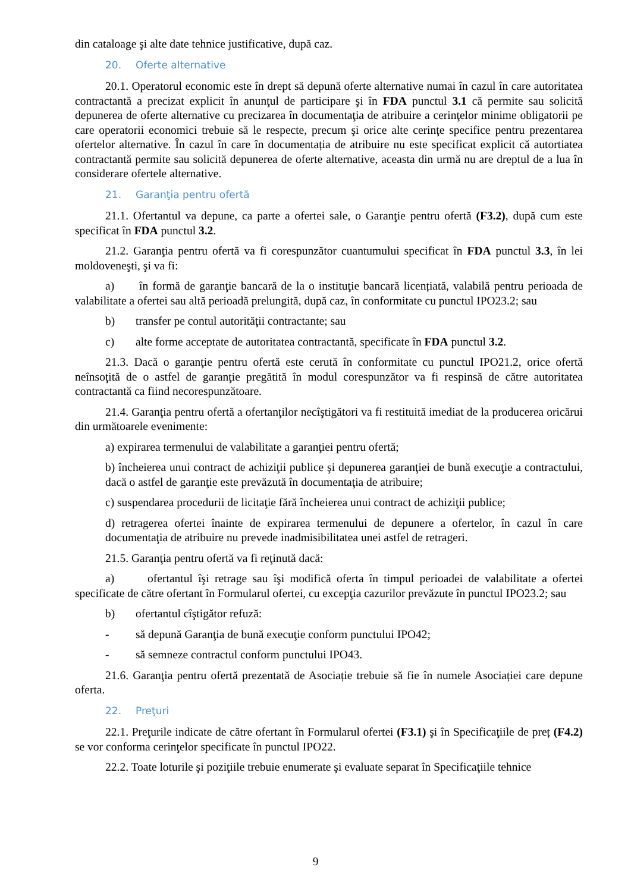din cataloage şi alte date tehnice justificative, după caz.
20. Oferte alternative
20.1. Operatorul economic este în drept să depună oferte alternative numai în cazul în care autoritatea contractantă a precizat explicit în anunţul de participare şi în FDA punctul 3.1 că permite sau solicită depunerea de oferte alternative cu precizarea în documentaţia de atribuire a cerinţelor minime obligatorii pe care operatorii economici trebuie să le respecte, precum şi orice alte cerinţe specifice pentru prezentarea ofertelor alternative. În cazul în care în documentația de atribuire nu este specificat explicit că autortiatea contractantă permite sau solicită depunerea de oferte alternative, aceasta din urmă nu are dreptul de a lua în considerare ofertele alternative.
21. Garanţia pentru ofertă
21.1. Ofertantul va depune, ca parte a ofertei sale, o Garanţie pentru ofertă (F3.2), după cum este specificat în FDA punctul 3.2.
21.2. Garanţia pentru ofertă va fi corespunzător cuantumului specificat în FDA punctul 3.3, în lei moldoveneşti, şi va fi:
a) în formă de garanţie bancară de la o instituţie bancară licențiată, valabilă pentru perioada de valabilitate a ofertei sau altă perioadă prelungită, după caz, în conformitate cu punctul IPO23.2; sau
b) transfer pe contul autorităţii contractante; sau
c) alte forme acceptate de autoritatea contractantă, specificate în FDA punctul 3.2.
21.3. Dacă o garanţie pentru ofertă este cerută în conformitate cu punctul IPO21.2, orice ofertă neînsoţită de o astfel de garanţie pregătită în modul corespunzător va fi respinsă de către autoritatea contractantă ca fiind necorespunzătoare.
21.4. Garanţia pentru ofertă a ofertanţilor necîştigători va fi restituită imediat de la producerea oricărui din următoarele evenimente:
a) expirarea termenului de valabilitate a garanţiei pentru ofertă;
b) încheierea unui contract de achiziţii publice şi depunerea garanţiei de bună execuţie a contractului, dacă o astfel de garanţie este prevăzută în documentaţia de atribuire;
c) suspendarea procedurii de licitaţie fără încheierea unui contract de achiziţii publice;
d) retragerea ofertei înainte de expirarea termenului de depunere a ofertelor, în cazul în care documentaţia de atribuire nu prevede inadmisibilitatea unei astfel de retrageri.
21.5. Garanţia pentru ofertă va fi reţinută dacă:
a) ofertantul îşi retrage sau îşi modifică oferta în timpul perioadei de valabilitate a ofertei specificate de către ofertant în Formularul ofertei, cu excepţia cazurilor prevăzute în punctul IPO23.2; sau
b) ofertantul cîştigător refuză:
- să depună Garanţia de bună execuţie conform punctului IPO42;
- să semneze contractul conform punctului IPO43.
21.6. Garanţia pentru ofertă prezentată de Asociație trebuie să fie în numele Asociației care depune oferta.
22. Preţuri
22.1. Preţurile indicate de către ofertant în Formularul ofertei (F3.1) şi în Specificaţiile de preț (F4.2) se vor conforma cerinţelor specificate în punctul IPO22.
22.2. Toate loturile şi poziţiile trebuie enumerate şi evaluate separat în Specificaţiile tehnice
9